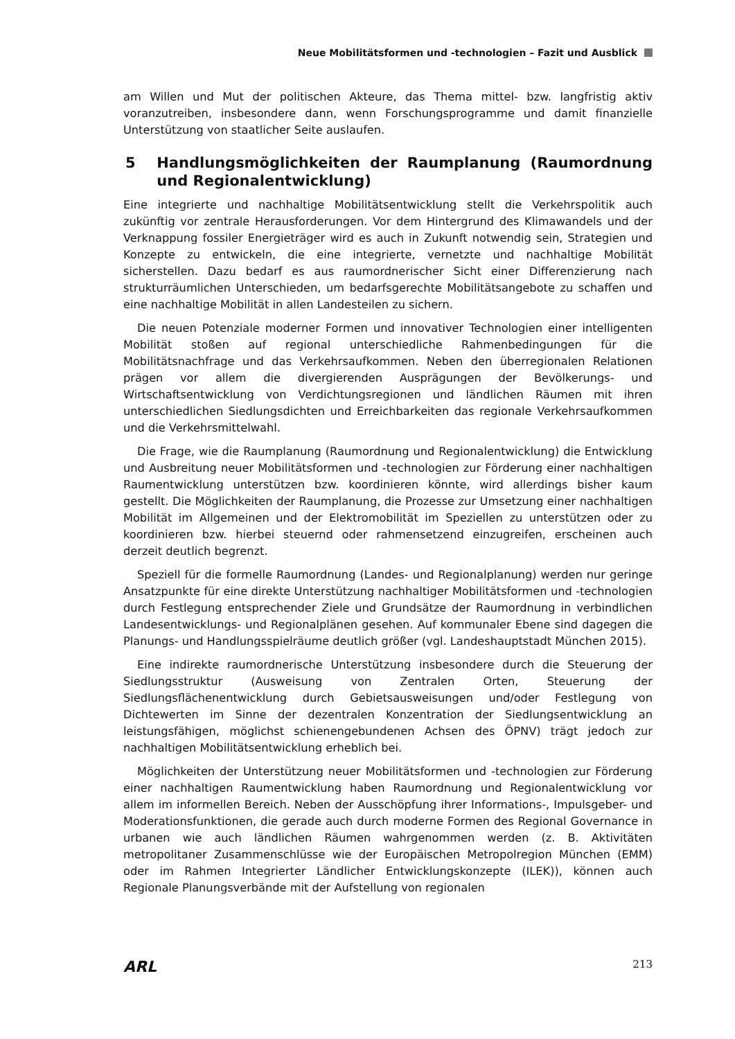Neue Mobilitätsformen und -technologien – Fazit und Ausblick
am Willen und Mut der politischen Akteure, das Thema mittel- bzw. langfristig aktiv voranzutreiben, insbesondere dann, wenn Forschungsprogramme und damit finanzielle Unterstützung von staatlicher Seite auslaufen.
5 Handlungsmöglichkeiten der Raumplanung (Raumordnung und Regionalentwicklung)
Eine integrierte und nachhaltige Mobilitätsentwicklung stellt die Verkehrspolitik auch zukünftig vor zentrale Herausforderungen. Vor dem Hintergrund des Klimawandels und der Verknappung fossiler Energieträger wird es auch in Zukunft notwendig sein, Strategien und Konzepte zu entwickeln, die eine integrierte, vernetzte und nachhaltige Mobilität sicherstellen. Dazu bedarf es aus raumordnerischer Sicht einer Differenzierung nach strukturräumlichen Unterschieden, um bedarfsgerechte Mobilitätsangebote zu schaffen und eine nachhaltige Mobilität in allen Landesteilen zu sichern.
Die neuen Potenziale moderner Formen und innovativer Technologien einer intelligenten Mobilität stoßen auf regional unterschiedliche Rahmenbedingungen für die Mobilitätsnachfrage und das Verkehrsaufkommen. Neben den überregionalen Relationen prägen vor allem die divergierenden Ausprägungen der Bevölkerungs- und Wirtschaftsentwicklung von Verdichtungsregionen und ländlichen Räumen mit ihren unterschiedlichen Siedlungsdichten und Erreichbarkeiten das regionale Verkehrsaufkommen und die Verkehrsmittelwahl.
Die Frage, wie die Raumplanung (Raumordnung und Regionalentwicklung) die Entwicklung und Ausbreitung neuer Mobilitätsformen und -technologien zur Förderung einer nachhaltigen Raumentwicklung unterstützen bzw. koordinieren könnte, wird allerdings bisher kaum gestellt. Die Möglichkeiten der Raumplanung, die Prozesse zur Umsetzung einer nachhaltigen Mobilität im Allgemeinen und der Elektromobilität im Speziellen zu unterstützen oder zu koordinieren bzw. hierbei steuernd oder rahmensetzend einzugreifen, erscheinen auch derzeit deutlich begrenzt.
Speziell für die formelle Raumordnung (Landes- und Regionalplanung) werden nur geringe Ansatzpunkte für eine direkte Unterstützung nachhaltiger Mobilitätsformen und -technologien durch Festlegung entsprechender Ziele und Grundsätze der Raumordnung in verbindlichen Landesentwicklungs- und Regionalplänen gesehen. Auf kommunaler Ebene sind dagegen die Planungs- und Handlungsspielräume deutlich größer (vgl. Landeshauptstadt München 2015).
Eine indirekte raumordnerische Unterstützung insbesondere durch die Steuerung der Siedlungsstruktur (Ausweisung von Zentralen Orten, Steuerung der Siedlungsflächenentwicklung durch Gebietsausweisungen und/oder Festlegung von Dichtewerten im Sinne der dezentralen Konzentration der Siedlungsentwicklung an leistungsfähigen, möglichst schienengebundenen Achsen des ÖPNV) trägt jedoch zur nachhaltigen Mobilitätsentwicklung erheblich bei.
Möglichkeiten der Unterstützung neuer Mobilitätsformen und -technologien zur Förderung einer nachhaltigen Raumentwicklung haben Raumordnung und Regionalentwicklung vor allem im informellen Bereich. Neben der Ausschöpfung ihrer Informations-, Impulsgeber- und Moderationsfunktionen, die gerade auch durch moderne Formen des Regional Governance in urbanen wie auch ländlichen Räumen wahrgenommen werden (z. B. Aktivitäten metropolitaner Zusammenschlüsse wie der Europäischen Metropolregion München (EMM) oder im Rahmen Integrierter Ländlicher Entwicklungskonzepte (ILEK)), können auch Regionale Planungsverbände mit der Aufstellung von regionalen
ARL 213